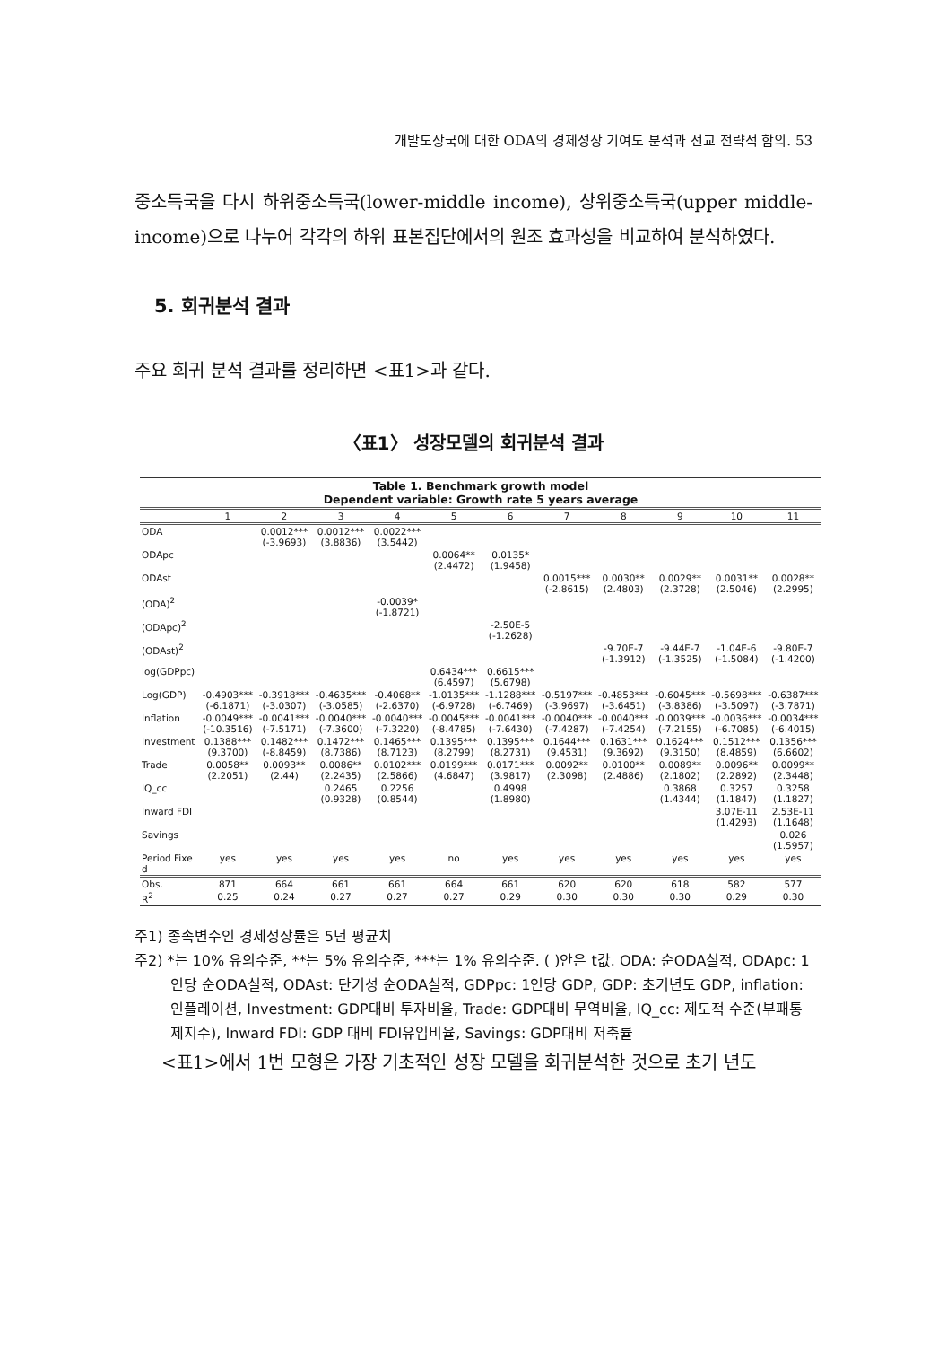개발도상국에 대한 ODA의 경제성장 기여도 분석과 선교 전략적 함의. 53
중소득국을 다시 하위중소득국(lower-middle income), 상위중소득국(upper middle-income)으로 나누어 각각의 하위 표본집단에서의 원조 효과성을 비교하여 분석하였다.
5. 회귀분석 결과
주요 회귀 분석 결과를 정리하면 <표1>과 같다.
〈표1〉 성장모델의 회귀분석 결과
| Table 1. Benchmark growth model Dependent variable: Growth rate 5 years average | | | | | | | | | | | |
| --- | --- | --- | --- | --- | --- | --- | --- | --- | --- | --- | --- |
| | 1 | 2 | 3 | 4 | 5 | 6 | 7 | 8 | 9 | 10 | 11 |
| ODA | | 0.0012*** (-3.9693) | 0.0012*** (3.8836) | 0.0022*** (3.5442) | | | | | | | |
| ODApc | | | | | 0.0064** (2.4472) | 0.0135* (1.9458) | | | | | |
| ODAst | | | | | | | 0.0015*** (-2.8615) | 0.0030** (2.4803) | 0.0029** (2.3728) | 0.0031** (2.5046) | 0.0028** (2.2995) |
| (ODA)<sup>2</sup> | | | | -0.0039* (-1.8721) | | | | | | | |
| (ODApc)<sup>2</sup> | | | | | | -2.50E-5 (-1.2628) | | | | | |
| (ODAst)<sup>2</sup> | | | | | | | | -9.70E-7 (-1.3912) | -9.44E-7 (-1.3525) | -1.04E-6 (-1.5084) | -9.80E-7 (-1.4200) |
| log(GDPpc) | | | | | 0.6434*** (6.4597) | 0.6615*** (5.6798) | | | | | |
| Log(GDP) | -0.4903*** (-6.1871) | -0.3918*** (-3.0307) | -0.4635*** (-3.0585) | -0.4068** (-2.6370) | -1.0135*** (-6.9728) | -1.1288*** (-6.7469) | -0.5197*** (-3.9697) | -0.4853*** (-3.6451) | -0.6045*** (-3.8386) | -0.5698*** (-3.5097) | -0.6387*** (-3.7871) |
| Inflation | -0.0049*** (-10.3516) | -0.0041*** (-7.5171) | -0.0040*** (-7.3600) | -0.0040*** (-7.3220) | -0.0045*** (-8.4785) | -0.0041*** (-7.6430) | -0.0040*** (-7.4287) | -0.0040*** (-7.4254) | -0.0039*** (-7.2155) | -0.0036*** (-6.7085) | -0.0034*** (-6.4015) |
| Investment | 0.1388*** (9.3700) | 0.1482*** (-8.8459) | 0.1472*** (8.7386) | 0.1465*** (8.7123) | 0.1395*** (8.2799) | 0.1395*** (8.2731) | 0.1644*** (9.4531) | 0.1631*** (9.3692) | 0.1624*** (9.3150) | 0.1512*** (8.4859) | 0.1356*** (6.6602) |
| Trade | 0.0058** (2.2051) | 0.0093** (2.44) | 0.0086** (2.2435) | 0.0102*** (2.5866) | 0.0199*** (4.6847) | 0.0171*** (3.9817) | 0.0092** (2.3098) | 0.0100** (2.4886) | 0.0089** (2.1802) | 0.0096** (2.2892) | 0.0099** (2.3448) |
| IQ_cc | | | 0.2465 (0.9328) | 0.2256 (0.8544) | | 0.4998 (1.8980) | | | 0.3868 (1.4344) | 0.3257 (1.1847) | 0.3258 (1.1827) |
| Inward FDI | | | | | | | | | | 3.07E-11 (1.4293) | 2.53E-11 (1.1648) |
| Savings | | | | | | | | | | | 0.026 (1.5957) |
| Period Fixe d | yes | yes | yes | yes | no | yes | yes | yes | yes | yes | yes |
| Obs. | 871 | 664 | 661 | 661 | 664 | 661 | 620 | 620 | 618 | 582 | 577 |
| R<sup>2</sup> | 0.25 | 0.24 | 0.27 | 0.27 | 0.27 | 0.29 | 0.30 | 0.30 | 0.30 | 0.29 | 0.30 |
주1) 종속변수인 경제성장률은 5년 평균치
주2) *는 10% 유의수준, **는 5% 유의수준, ***는 1% 유의수준. ( )안은 t값. ODA: 순ODA실적, ODApc: 1인당 순ODA실적, ODAst: 단기성 순ODA실적, GDPpc: 1인당 GDP, GDP: 초기년도 GDP, inflation: 인플레이션, Investment: GDP대비 투자비율, Trade: GDP대비 무역비율, IQ_cc: 제도적 수준(부패통제지수), Inward FDI: GDP 대비 FDI유입비율, Savings: GDP대비 저축률
<표1>에서 1번 모형은 가장 기초적인 성장 모델을 회귀분석한 것으로 초기 년도